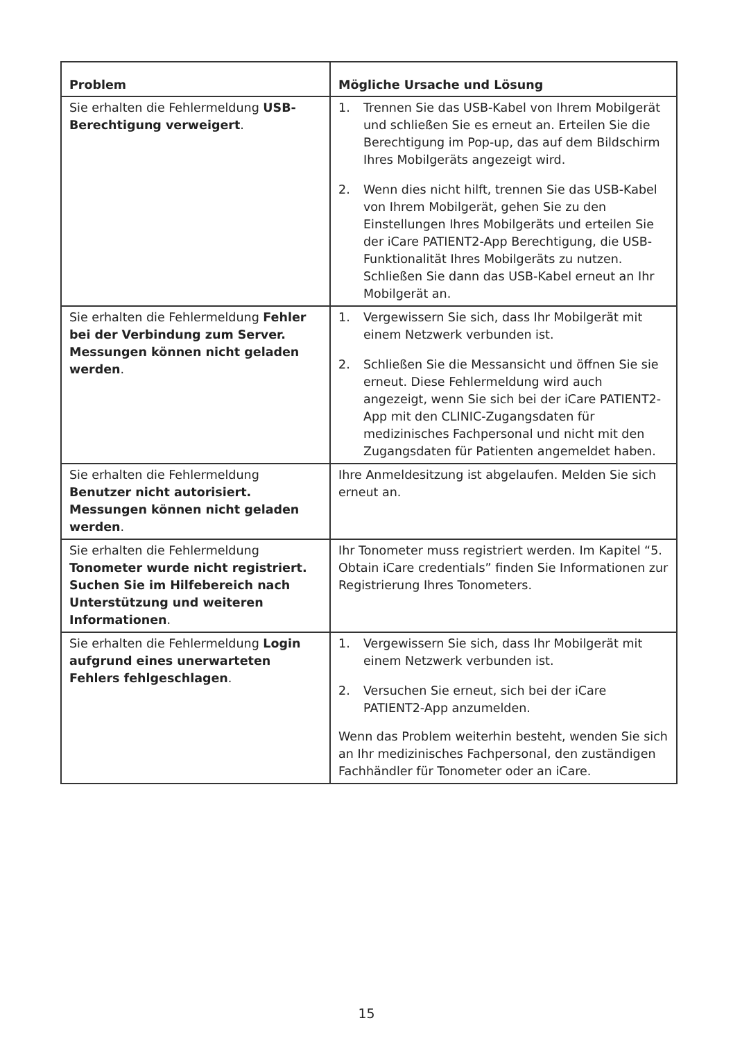| Problem | Mögliche Ursache und Lösung |
| --- | --- |
| Sie erhalten die Fehlermeldung USB-Berechtigung verweigert . | 1. Trennen Sie das USB-Kabel von Ihrem Mobilgerät und schließen Sie es erneut an. Erteilen Sie die Berechtigung im Pop-up, das auf dem Bildschirm Ihres Mobilgeräts angezeigt wird. 2. Wenn dies nicht hilft, trennen Sie das USB-Kabel von Ihrem Mobilgerät, gehen Sie zu den Einstellungen Ihres Mobilgeräts und erteilen Sie der iCare PATIENT2-App Berechtigung, die USB-Funktionalität Ihres Mobilgeräts zu nutzen. Schließen Sie dann das USB-Kabel erneut an Ihr Mobilgerät an. |
| Sie erhalten die Fehlermeldung Fehler bei der Verbindung zum Server. Messungen können nicht geladen werden . | 1. Vergewissern Sie sich, dass Ihr Mobilgerät mit einem Netzwerk verbunden ist. 2. Schließen Sie die Messansicht und öffnen Sie sie erneut. Diese Fehlermeldung wird auch angezeigt, wenn Sie sich bei der iCare PATIENT2-App mit den CLINIC-Zugangsdaten für medizinisches Fachpersonal und nicht mit den Zugangsdaten für Patienten angemeldet haben. |
| Sie erhalten die Fehlermeldung Benutzer nicht autorisiert. Messungen können nicht geladen werden . | Ihre Anmeldesitzung ist abgelaufen. Melden Sie sich erneut an. |
| Sie erhalten die Fehlermeldung Tonometer wurde nicht registriert. Suchen Sie im Hilfebereich nach Unterstützung und weiteren Informationen . | Ihr Tonometer muss registriert werden. Im Kapitel “5. Obtain iCare credentials” finden Sie Informationen zur Registrierung Ihres Tonometers. |
| Sie erhalten die Fehlermeldung Login aufgrund eines unerwarteten Fehlers fehlgeschlagen . | 1. Vergewissern Sie sich, dass Ihr Mobilgerät mit einem Netzwerk verbunden ist. 2. Versuchen Sie erneut, sich bei der iCare PATIENT2-App anzumelden. Wenn das Problem weiterhin besteht, wenden Sie sich an Ihr medizinisches Fachpersonal, den zuständigen Fachhändler für Tonometer oder an iCare. |
15